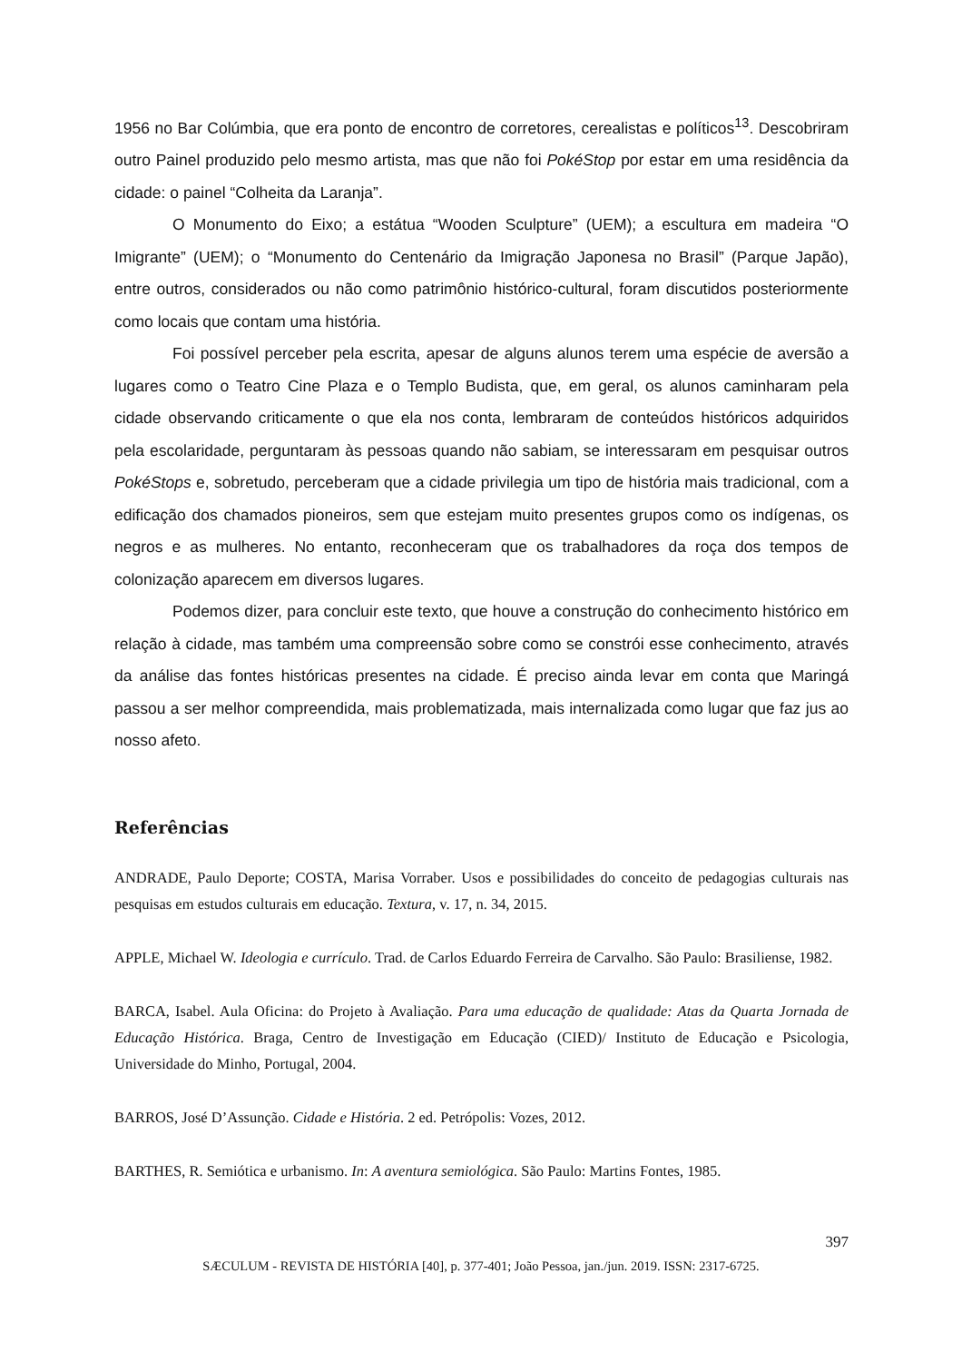1956 no Bar Colúmbia, que era ponto de encontro de corretores, cerealistas e políticos<sup>13</sup>. Descobriram outro Painel produzido pelo mesmo artista, mas que não foi PokéStop por estar em uma residência da cidade: o painel “Colheita da Laranja”.
O Monumento do Eixo; a estátua “Wooden Sculpture” (UEM); a escultura em madeira “O Imigrante” (UEM); o “Monumento do Centenário da Imigração Japonesa no Brasil” (Parque Japão), entre outros, considerados ou não como patrimônio histórico-cultural, foram discutidos posteriormente como locais que contam uma história.
Foi possível perceber pela escrita, apesar de alguns alunos terem uma espécie de aversão a lugares como o Teatro Cine Plaza e o Templo Budista, que, em geral, os alunos caminharam pela cidade observando criticamente o que ela nos conta, lembraram de conteúdos históricos adquiridos pela escolaridade, perguntaram às pessoas quando não sabiam, se interessaram em pesquisar outros PokéStops e, sobretudo, perceberam que a cidade privilegia um tipo de história mais tradicional, com a edificação dos chamados pioneiros, sem que estejam muito presentes grupos como os indígenas, os negros e as mulheres. No entanto, reconheceram que os trabalhadores da roça dos tempos de colonização aparecem em diversos lugares.
Podemos dizer, para concluir este texto, que houve a construção do conhecimento histórico em relação à cidade, mas também uma compreensão sobre como se constrói esse conhecimento, através da análise das fontes históricas presentes na cidade. É preciso ainda levar em conta que Maringá passou a ser melhor compreendida, mais problematizada, mais internalizada como lugar que faz jus ao nosso afeto.
Referências
ANDRADE, Paulo Deporte; COSTA, Marisa Vorraber. Usos e possibilidades do conceito de pedagogias culturais nas pesquisas em estudos culturais em educação. Textura, v. 17, n. 34, 2015.
APPLE, Michael W. Ideologia e currículo. Trad. de Carlos Eduardo Ferreira de Carvalho. São Paulo: Brasiliense, 1982.
BARCA, Isabel. Aula Oficina: do Projeto à Avaliação. Para uma educação de qualidade: Atas da Quarta Jornada de Educação Histórica. Braga, Centro de Investigação em Educação (CIED)/ Instituto de Educação e Psicologia, Universidade do Minho, Portugal, 2004.
BARROS, José D’Assunção. Cidade e História. 2 ed. Petrópolis: Vozes, 2012.
BARTHES, R. Semiótica e urbanismo. In: A aventura semiológica. São Paulo: Martins Fontes, 1985.
397
SÆCULUM - REVISTA DE HISTÓRIA [40], p. 377-401; João Pessoa, jan./jun. 2019. ISSN: 2317-6725.